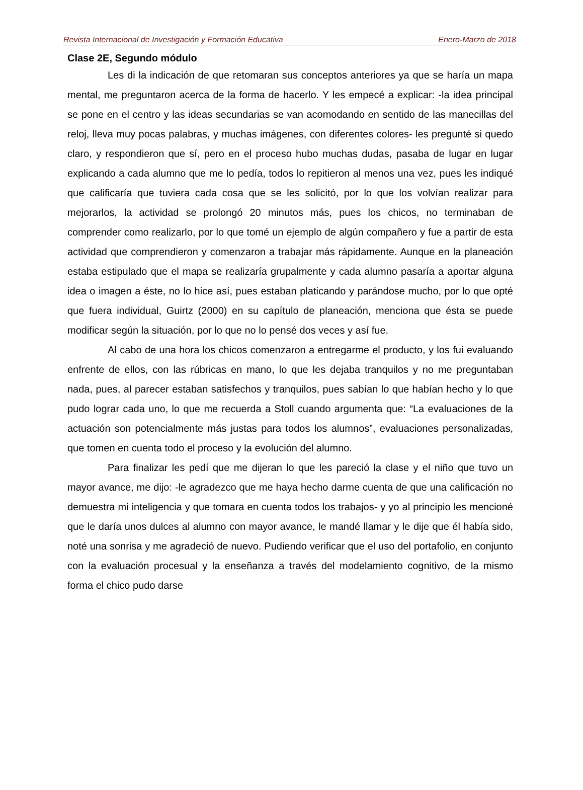Revista Internacional de Investigación y Formación Educativa Enero-Marzo de 2018
Clase 2E, Segundo módulo
Les di la indicación de que retomaran sus conceptos anteriores ya que se haría un mapa mental, me preguntaron acerca de la forma de hacerlo. Y les empecé a explicar: -la idea principal se pone en el centro y las ideas secundarias se van acomodando en sentido de las manecillas del reloj, lleva muy pocas palabras, y muchas imágenes, con diferentes colores- les pregunté si quedo claro, y respondieron que sí, pero en el proceso hubo muchas dudas, pasaba de lugar en lugar explicando a cada alumno que me lo pedía, todos lo repitieron al menos una vez, pues les indiqué que calificaría que tuviera cada cosa que se les solicitó, por lo que los volvían realizar para mejorarlos, la actividad se prolongó 20 minutos más, pues los chicos, no terminaban de comprender como realizarlo, por lo que tomé un ejemplo de algún compañero y fue a partir de esta actividad que comprendieron y comenzaron a trabajar más rápidamente. Aunque en la planeación estaba estipulado que el mapa se realizaría grupalmente y cada alumno pasaría a aportar alguna idea o imagen a éste, no lo hice así, pues estaban platicando y parándose mucho, por lo que opté que fuera individual, Guirtz (2000) en su capítulo de planeación, menciona que ésta se puede modificar según la situación, por lo que no lo pensé dos veces y así fue.
Al cabo de una hora los chicos comenzaron a entregarme el producto, y los fui evaluando enfrente de ellos, con las rúbricas en mano, lo que les dejaba tranquilos y no me preguntaban nada, pues, al parecer estaban satisfechos y tranquilos, pues sabían lo que habían hecho y lo que pudo lograr cada uno, lo que me recuerda a Stoll cuando argumenta que: “La evaluaciones de la actuación son potencialmente más justas para todos los alumnos”, evaluaciones personalizadas, que tomen en cuenta todo el proceso y la evolución del alumno.
Para finalizar les pedí que me dijeran lo que les pareció la clase y el niño que tuvo un mayor avance, me dijo: -le agradezco que me haya hecho darme cuenta de que una calificación no demuestra mi inteligencia y que tomara en cuenta todos los trabajos- y yo al principio les mencioné que le daría unos dulces al alumno con mayor avance, le mandé llamar y le dije que él había sido, noté una sonrisa y me agradeció de nuevo. Pudiendo verificar que el uso del portafolio, en conjunto con la evaluación procesual y la enseñanza a través del modelamiento cognitivo, de la mismo forma el chico pudo darse